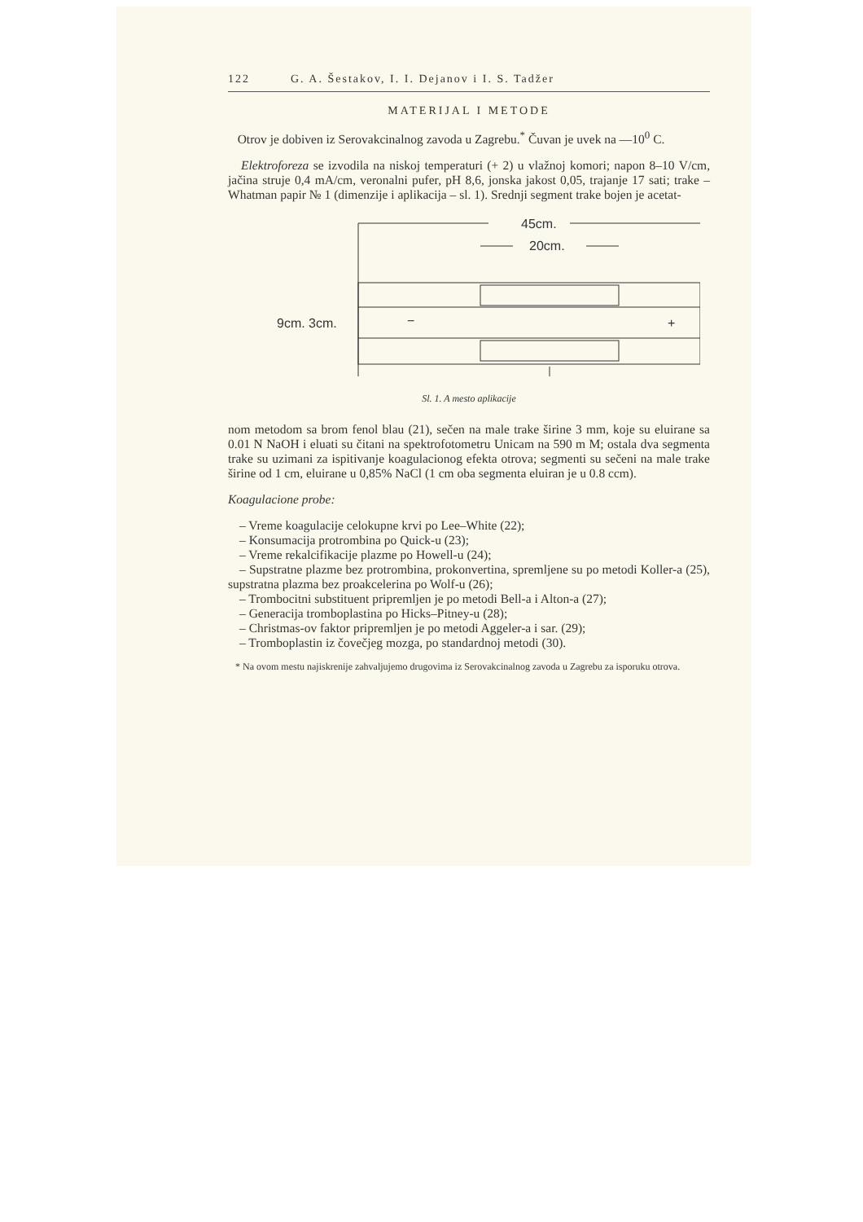122 G. A. Šestakov, I. I. Dejanov i I. S. Tadžer
MATERIJAL I METODE
Otrov je dobiven iz Serovakcinalnog zavoda u Zagrebu.<sup>*</sup> Čuvan je uvek na —10<sup>0</sup> C.
Elektroforeza se izvodila na niskoj temperaturi (+ 2) u vlažnoj komori; napon 8–10 V/cm, jačina struje 0,4 mA/cm, veronalni pufer, pH 8,6, jonska jakost 0,05, trajanje 17 sati; trake – Whatman papir № 1 (dimenzije i aplikacija – sl. 1). Srednji segment trake bojen je acetat-
45cm.
20cm.
9cm. 3cm.
−
+
Sl. 1. A mesto aplikacije
nom metodom sa brom fenol blau (21), sečen na male trake širine 3 mm, koje su eluirane sa 0.01 N NaOH i eluati su čitani na spektrofotometru Unicam na 590 m M; ostala dva segmenta trake su uzimani za ispitivanje koagulacionog efekta otrova; segmenti su sečeni na male trake širine od 1 cm, eluirane u 0,85% NaCl (1 cm oba segmenta eluiran je u 0.8 ccm).
Koagulacione probe:
– Vreme koagulacije celokupne krvi po Lee–White (22);
– Konsumacija protrombina po Quick-u (23);
– Vreme rekalcifikacije plazme po Howell-u (24);
– Supstratne plazme bez protrombina, prokonvertina, spremljene su po metodi Koller-a (25), supstratna plazma bez proakcelerina po Wolf-u (26);
– Trombocitni substituent pripremljen je po metodi Bell-a i Alton-a (27);
– Generacija tromboplastina po Hicks–Pitney-u (28);
– Christmas-ov faktor pripremljen je po metodi Aggeler-a i sar. (29);
– Tromboplastin iz čovečjeg mozga, po standardnoj metodi (30).
* Na ovom mestu najiskrenije zahvaljujemo drugovima iz Serovakcinalnog zavoda u Zagrebu za isporuku otrova.